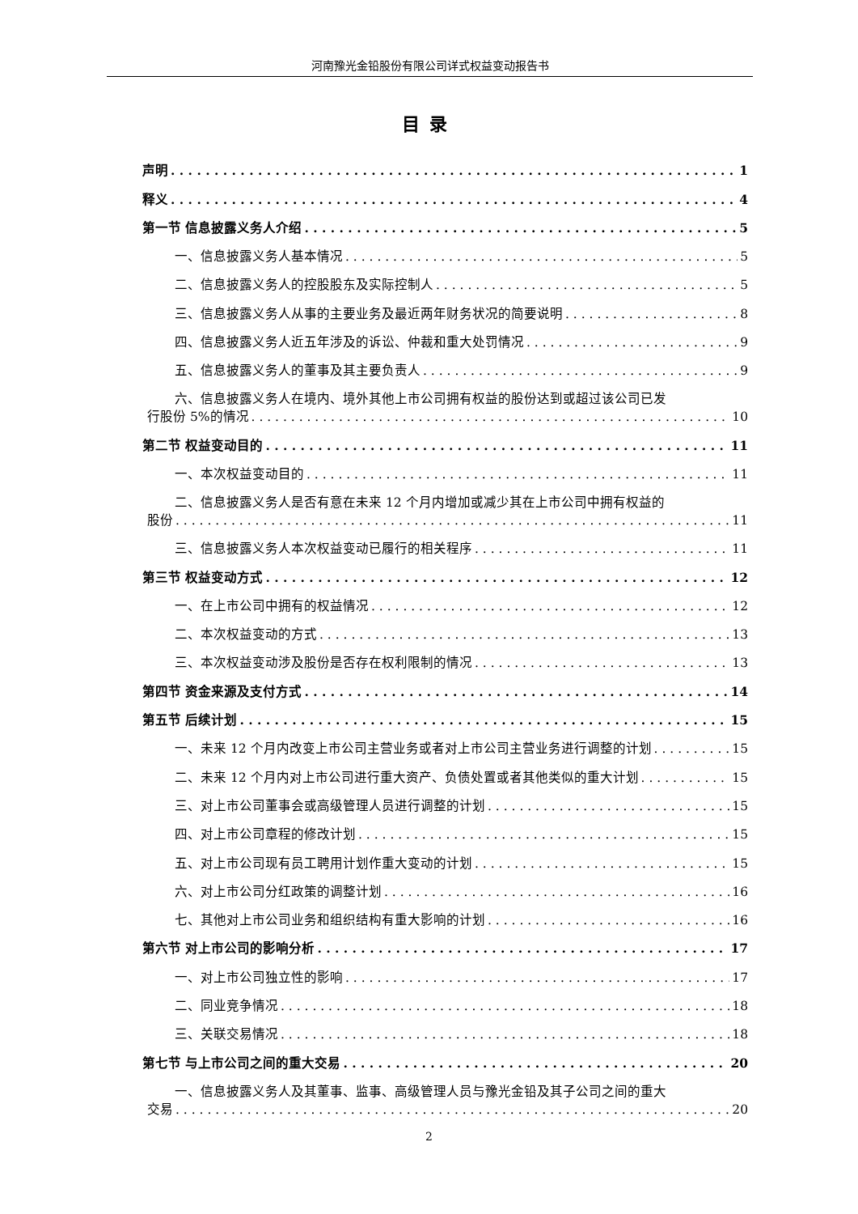河南豫光金铅股份有限公司详式权益变动报告书
目录
声明 1
释义 4
第一节 信息披露义务人介绍 5
一、信息披露义务人基本情况 5
二、信息披露义务人的控股股东及实际控制人 5
三、信息披露义务人从事的主要业务及最近两年财务状况的简要说明 8
四、信息披露义务人近五年涉及的诉讼、仲裁和重大处罚情况 9
五、信息披露义务人的董事及其主要负责人 9
六、信息披露义务人在境内、境外其他上市公司拥有权益的股份达到或超过该公司已发
行股份 5%的情况 10
第二节 权益变动目的 11
一、本次权益变动目的 11
二、信息披露义务人是否有意在未来 12 个月内增加或减少其在上市公司中拥有权益的
股份 11
三、信息披露义务人本次权益变动已履行的相关程序 11
第三节 权益变动方式 12
一、在上市公司中拥有的权益情况 12
二、本次权益变动的方式 13
三、本次权益变动涉及股份是否存在权利限制的情况 13
第四节 资金来源及支付方式 14
第五节 后续计划 15
一、未来 12 个月内改变上市公司主营业务或者对上市公司主营业务进行调整的计划 15
二、未来 12 个月内对上市公司进行重大资产、负债处置或者其他类似的重大计划 15
三、对上市公司董事会或高级管理人员进行调整的计划 15
四、对上市公司章程的修改计划 15
五、对上市公司现有员工聘用计划作重大变动的计划 15
六、对上市公司分红政策的调整计划 16
七、其他对上市公司业务和组织结构有重大影响的计划 16
第六节 对上市公司的影响分析 17
一、对上市公司独立性的影响 17
二、同业竞争情况 18
三、关联交易情况 18
第七节 与上市公司之间的重大交易 20
一、信息披露义务人及其董事、监事、高级管理人员与豫光金铅及其子公司之间的重大
交易 20
2